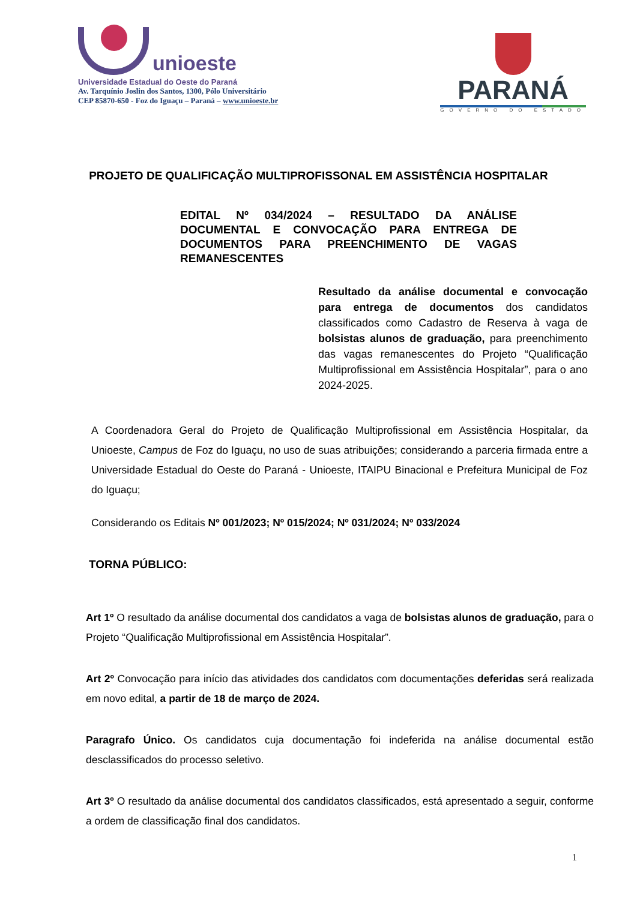unioeste
Universidade Estadual do Oeste do Paraná
Av. Tarquínio Joslin dos Santos, 1300, Pólo Universitário
CEP 85870-650 - Foz do Iguaçu – Paraná – www.unioeste.br
PARANÁ
GOVERNO DO ESTADO
PROJETO DE QUALIFICAÇÃO MULTIPROFISSONAL EM ASSISTÊNCIA HOSPITALAR
EDITAL Nº 034/2024 – RESULTADO DA ANÁLISE DOCUMENTAL E CONVOCAÇÃO PARA ENTREGA DE DOCUMENTOS PARA PREENCHIMENTO DE VAGAS REMANESCENTES
Resultado da análise documental e convocação para entrega de documentos dos candidatos classificados como Cadastro de Reserva à vaga de bolsistas alunos de graduação, para preenchimento das vagas remanescentes do Projeto “Qualificação Multiprofissional em Assistência Hospitalar”, para o ano 2024-2025.
A Coordenadora Geral do Projeto de Qualificação Multiprofissional em Assistência Hospitalar, da Unioeste, Campus de Foz do Iguaçu, no uso de suas atribuições; considerando a parceria firmada entre a Universidade Estadual do Oeste do Paraná - Unioeste, ITAIPU Binacional e Prefeitura Municipal de Foz do Iguaçu;
Considerando os Editais Nº 001/2023; Nº 015/2024; Nº 031/2024; Nº 033/2024
TORNA PÚBLICO:
Art 1º O resultado da análise documental dos candidatos a vaga de bolsistas alunos de graduação, para o Projeto “Qualificação Multiprofissional em Assistência Hospitalar”.
Art 2º Convocação para início das atividades dos candidatos com documentações deferidas será realizada em novo edital, a partir de 18 de março de 2024.
Paragrafo Único. Os candidatos cuja documentação foi indeferida na análise documental estão desclassificados do processo seletivo.
Art 3º O resultado da análise documental dos candidatos classificados, está apresentado a seguir, conforme a ordem de classificação final dos candidatos.
1